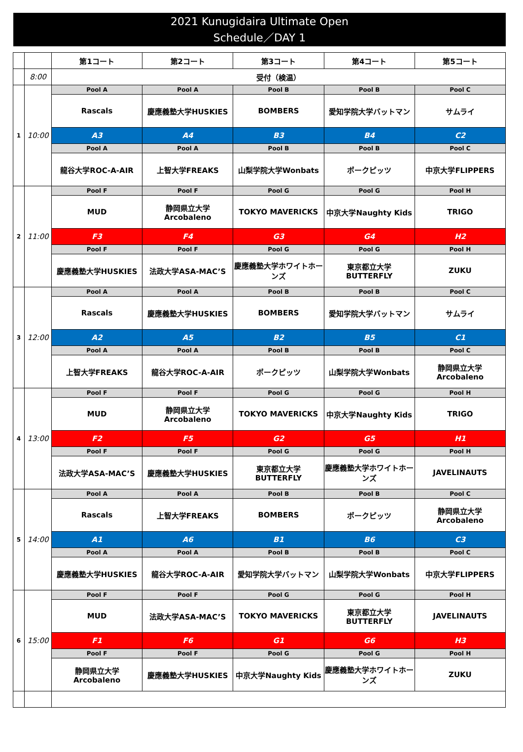2021 Kunugidaira Ultimate Open
Schedule／DAY 1
| | | 第1コート | 第2コート | 第3コート | 第4コート | 第5コート |
| --- | --- | --- | --- | --- | --- | --- |
| | 8:00 | 受付（検温） | | | | |
| 1 | 10:00 | Pool A | Pool A | Pool B | Pool B | Pool C |
| | | Rascals | 慶應義塾大学HUSKIES | BOMBERS | 愛知学院大学バットマン | サムライ |
| | | A3 | A4 | B3 | B4 | C2 |
| | | Pool A | Pool A | Pool B | Pool B | Pool C |
| | | 龍谷大学ROC-A-AIR | 上智大学FREAKS | 山梨学院大学Wonbats | ポークピッツ | 中京大学FLIPPERS |
| 2 | 11:00 | Pool F | Pool F | Pool G | Pool G | Pool H |
| | | MUD | 静岡県立大学 Arcobaleno | TOKYO MAVERICKS | 中京大学Naughty Kids | TRIGO |
| | | F3 | F4 | G3 | G4 | H2 |
| | | Pool F | Pool F | Pool G | Pool G | Pool H |
| | | 慶應義塾大学HUSKIES | 法政大学ASA-MAC’S | 慶應義塾大学ホワイトホーンズ | 東京都立大学 BUTTERFLY | ZUKU |
| 3 | 12:00 | Pool A | Pool A | Pool B | Pool B | Pool C |
| | | Rascals | 慶應義塾大学HUSKIES | BOMBERS | 愛知学院大学バットマン | サムライ |
| | | A2 | A5 | B2 | B5 | C1 |
| | | Pool A | Pool A | Pool B | Pool B | Pool C |
| | | 上智大学FREAKS | 龍谷大学ROC-A-AIR | ポークピッツ | 山梨学院大学Wonbats | 静岡県立大学 Arcobaleno |
| 4 | 13:00 | Pool F | Pool F | Pool G | Pool G | Pool H |
| | | MUD | 静岡県立大学 Arcobaleno | TOKYO MAVERICKS | 中京大学Naughty Kids | TRIGO |
| | | F2 | F5 | G2 | G5 | H1 |
| | | Pool F | Pool F | Pool G | Pool G | Pool H |
| | | 法政大学ASA-MAC’S | 慶應義塾大学HUSKIES | 東京都立大学 BUTTERFLY | 慶應義塾大学ホワイトホーンズ | JAVELINAUTS |
| 5 | 14:00 | Pool A | Pool A | Pool B | Pool B | Pool C |
| | | Rascals | 上智大学FREAKS | BOMBERS | ポークピッツ | 静岡県立大学 Arcobaleno |
| | | A1 | A6 | B1 | B6 | C3 |
| | | Pool A | Pool A | Pool B | Pool B | Pool C |
| | | 慶應義塾大学HUSKIES | 龍谷大学ROC-A-AIR | 愛知学院大学バットマン | 山梨学院大学Wonbats | 中京大学FLIPPERS |
| 6 | 15:00 | Pool F | Pool F | Pool G | Pool G | Pool H |
| | | MUD | 法政大学ASA-MAC’S | TOKYO MAVERICKS | 東京都立大学 BUTTERFLY | JAVELINAUTS |
| | | F1 | F6 | G1 | G6 | H3 |
| | | Pool F | Pool F | Pool G | Pool G | Pool H |
| | | 静岡県立大学 Arcobaleno | 慶應義塾大学HUSKIES | 中京大学Naughty Kids | 慶應義塾大学ホワイトホーンズ | ZUKU |